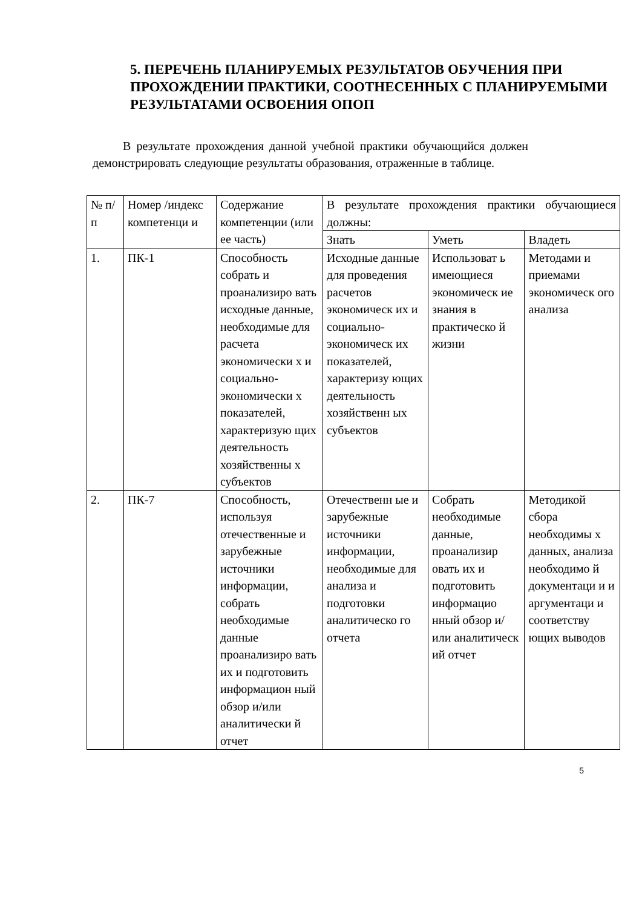5. ПЕРЕЧЕНЬ ПЛАНИРУЕМЫХ РЕЗУЛЬТАТОВ ОБУЧЕНИЯ ПРИ ПРОХОЖДЕНИИ ПРАКТИКИ, СООТНЕСЕННЫХ С ПЛАНИРУЕМЫМИ РЕЗУЛЬТАТАМИ ОСВОЕНИЯ ОПОП
В результате прохождения данной учебной практики обучающийся должен демонстрировать следующие результаты образования, отраженные в таблице.
| № п/п | Номер /индекс компетенци и | Содержание компетенции (или ее часть) | В результате прохождения практики обучающиеся должны: | | |
| | | | Знать | Уметь | Владеть |
| 1. | ПК-1 | Способность собрать и проанализиро вать исходные данные, необходимые для расчета экономически х и социально-экономически х показателей, характеризую щих деятельность хозяйственны х субъектов | Исходные данные для проведения расчетов экономическ их и социально-экономическ их показателей, характеризу ющих деятельность хозяйственн ых субъектов | Использоват ь имеющиеся экономическ ие знания в практическо й жизни | Методами и приемами экономическ ого анализа |
| 2. | ПК-7 | Способность, используя отечественные и зарубежные источники информации, собрать необходимые данные проанализиро вать их и подготовить информацион ный обзор и/или аналитически й отчет | Отечественн ые и зарубежные источники информации, необходимые для анализа и подготовки аналитическо го отчета | Собрать необходимые данные, проанализир овать их и подготовить информацио нный обзор и/или аналитическ ий отчет | Методикой сбора необходимы х данных, анализа необходимо й документаци и и аргументаци и соответству ющих выводов |
5